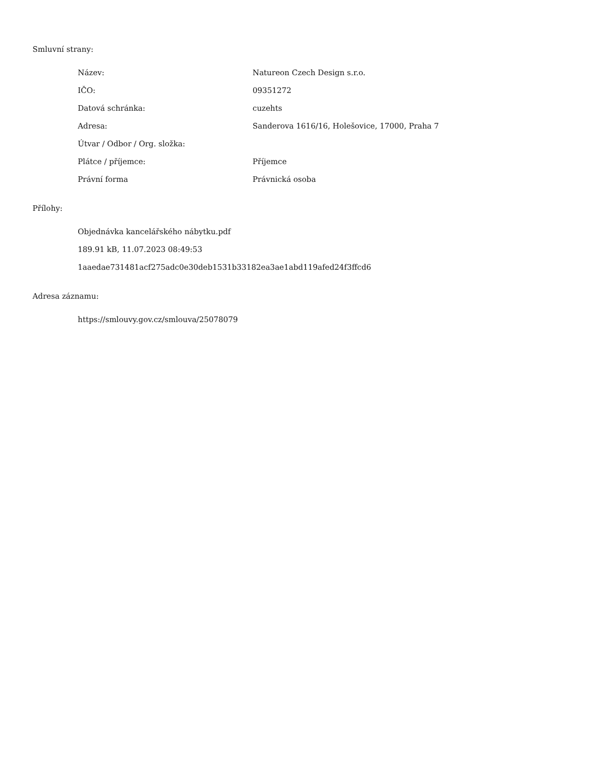Smluvní strany:
| Název: | Natureon Czech Design s.r.o. |
| IČO: | 09351272 |
| Datová schránka: | cuzehts |
| Adresa: | Sanderova 1616/16, Holešovice, 17000, Praha 7 |
| Útvar / Odbor / Org. složka: | |
| Plátce / příjemce: | Příjemce |
| Právní forma | Právnická osoba |
Přílohy:
Objednávka kancelářského nábytku.pdf
189.91 kB, 11.07.2023 08:49:53
1aaedae731481acf275adc0e30deb1531b33182ea3ae1abd119afed24f3ffcd6
Adresa záznamu:
https://smlouvy.gov.cz/smlouva/25078079